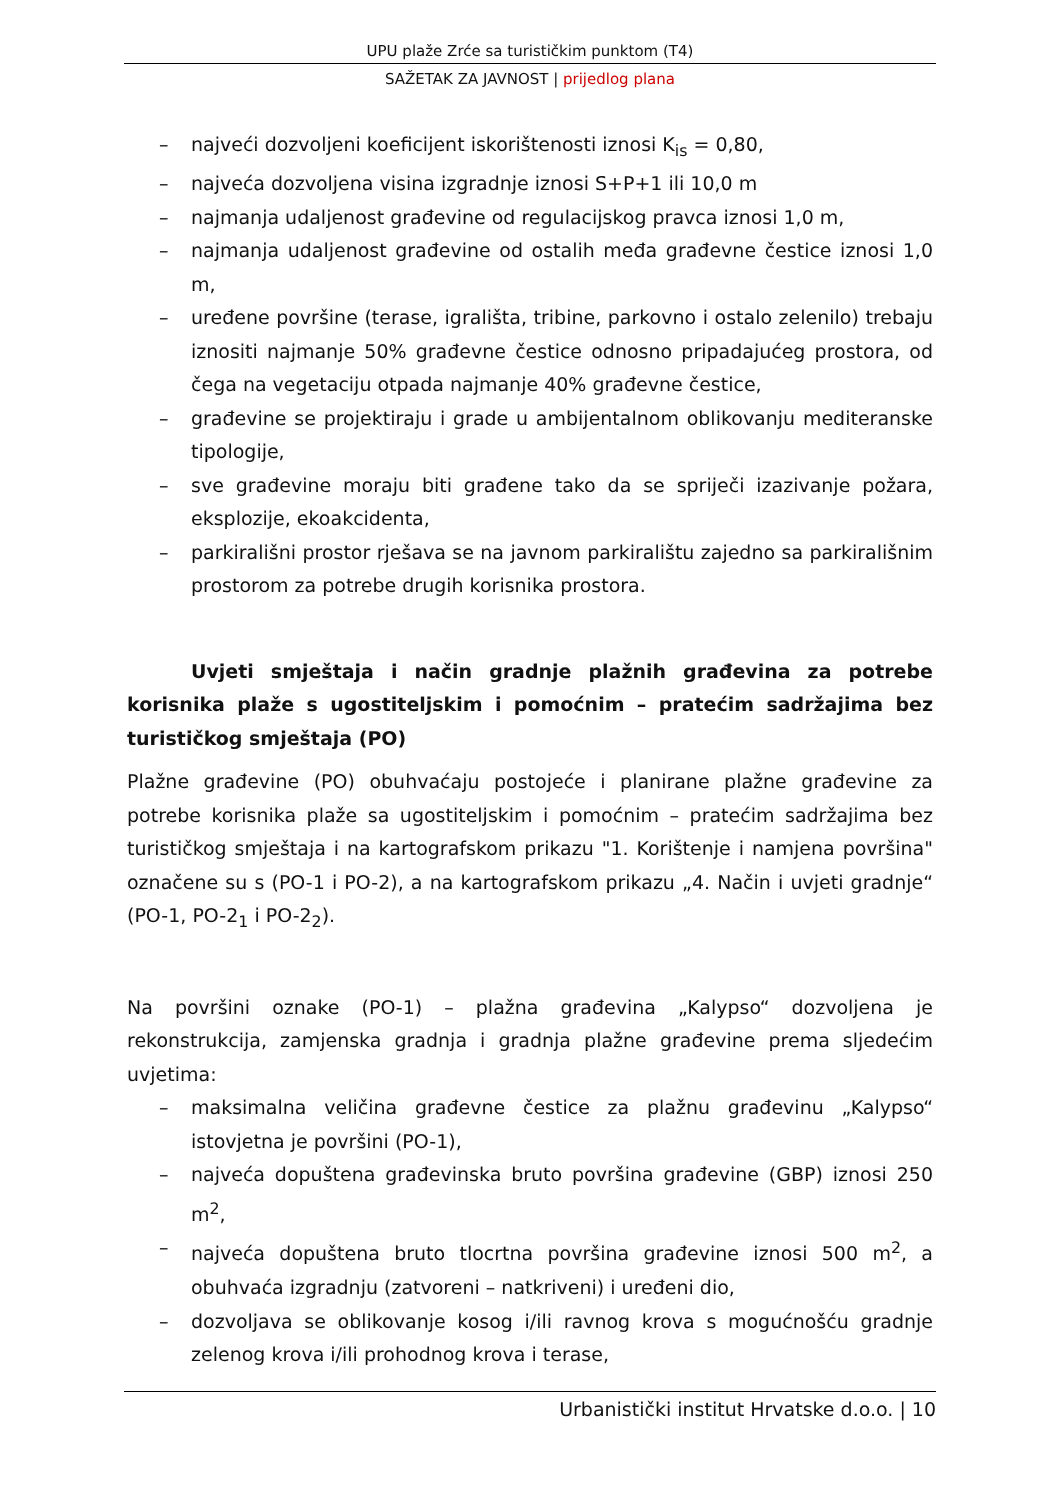UPU plaže Zrće sa turističkim punktom (T4)
SAŽETAK ZA JAVNOST | prijedlog plana
– najveći dozvoljeni koeficijent iskorištenosti iznosi K<sub>is</sub> = 0,80,
– najveća dozvoljena visina izgradnje iznosi S+P+1 ili 10,0 m
– najmanja udaljenost građevine od regulacijskog pravca iznosi 1,0 m,
– najmanja udaljenost građevine od ostalih međa građevne čestice iznosi 1,0 m,
– uređene površine (terase, igrališta, tribine, parkovno i ostalo zelenilo) trebaju iznositi najmanje 50% građevne čestice odnosno pripadajućeg prostora, od čega na vegetaciju otpada najmanje 40% građevne čestice,
– građevine se projektiraju i grade u ambijentalnom oblikovanju mediteranske tipologije,
– sve građevine moraju biti građene tako da se spriječi izazivanje požara, eksplozije, ekoakcidenta,
– parkirališni prostor rješava se na javnom parkiralištu zajedno sa parkirališnim prostorom za potrebe drugih korisnika prostora.
Uvjeti smještaja i način gradnje plažnih građevina za potrebe korisnika plaže s ugostiteljskim i pomoćnim – pratećim sadržajima bez turističkog smještaja (PO)
Plažne građevine (PO) obuhvaćaju postojeće i planirane plažne građevine za potrebe korisnika plaže sa ugostiteljskim i pomoćnim – pratećim sadržajima bez turističkog smještaja i na kartografskom prikazu "1. Korištenje i namjena površina" označene su s (PO-1 i PO-2), a na kartografskom prikazu „4. Način i uvjeti gradnje“ (PO-1, PO-2<sub>1</sub> i PO-2<sub>2</sub>).
Na površini oznake (PO-1) – plažna građevina „Kalypso“ dozvoljena je rekonstrukcija, zamjenska gradnja i gradnja plažne građevine prema sljedećim uvjetima:
– maksimalna veličina građevne čestice za plažnu građevinu „Kalypso“ istovjetna je površini (PO-1),
– najveća dopuštena građevinska bruto površina građevine (GBP) iznosi 250 m<sup>2</sup>,
– najveća dopuštena bruto tlocrtna površina građevine iznosi 500 m<sup>2</sup>, a obuhvaća izgradnju (zatvoreni – natkriveni) i uređeni dio,
– dozvoljava se oblikovanje kosog i/ili ravnog krova s mogućnošću gradnje zelenog krova i/ili prohodnog krova i terase,
Urbanistički institut Hrvatske d.o.o. | 10